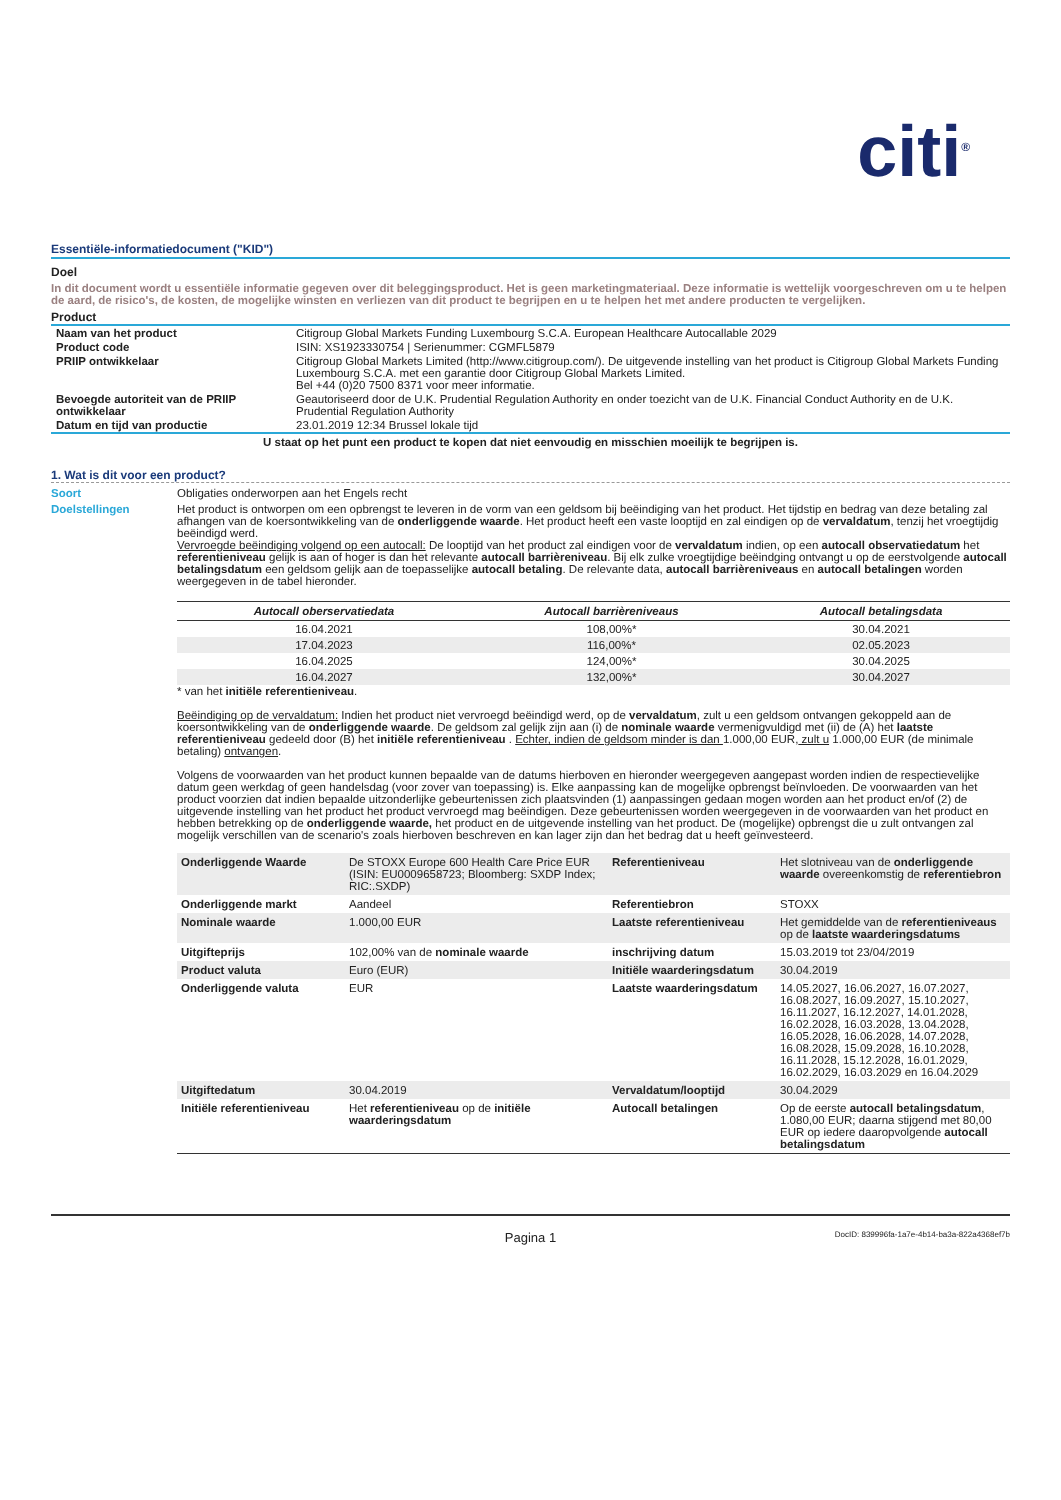citi<sup>®</sup>
Essentiële-informatiedocument ("KID")
Doel
In dit document wordt u essentiële informatie gegeven over dit beleggingsproduct. Het is geen marketingmateriaal. Deze informatie is wettelijk voorgeschreven om u te helpen de aard, de risico's, de kosten, de mogelijke winsten en verliezen van dit product te begrijpen en u te helpen het met andere producten te vergelijken.
Product
| Naam van het product | Citigroup Global Markets Funding Luxembourg S.C.A. European Healthcare Autocallable 2029 |
| Product code | ISIN: XS1923330754 / Serienummer: CGMFL5879 |
| PRIIP ontwikkelaar | Citigroup Global Markets Limited (http://www.citigroup.com/). De uitgevende instelling van het product is Citigroup Global Markets Funding Luxembourg S.C.A. met een garantie door Citigroup Global Markets Limited. Bel +44 (0)20 7500 8371 voor meer informatie. |
| Bevoegde autoriteit van de PRIIP ontwikkelaar | Geautoriseerd door de U.K. Prudential Regulation Authority en onder toezicht van de U.K. Financial Conduct Authority en de U.K. Prudential Regulation Authority |
| Datum en tijd van productie | 23.01.2019 12:34 Brussel lokale tijd |
U staat op het punt een product te kopen dat niet eenvoudig en misschien moeilijk te begrijpen is.
1. Wat is dit voor een product?
Soort Obligaties onderworpen aan het Engels recht
Doelstellingen Het product is ontworpen om een opbrengst te leveren in de vorm van een geldsom bij beëindiging van het product. Het tijdstip en bedrag van deze betaling zal afhangen van de koersontwikkeling van de onderliggende waarde. Het product heeft een vaste looptijd en zal eindigen op de vervaldatum, tenzij het vroegtijdig beëindigd werd.
Vervroegde beëindiging volgend op een autocall: De looptijd van het product zal eindigen voor de vervaldatum indien, op een autocall observatiedatum het referentieniveau gelijk is aan of hoger is dan het relevante autocall barrièreniveau. Bij elk zulke vroegtijdige beëindging ontvangt u op de eerstvolgende autocall betalingsdatum een geldsom gelijk aan de toepasselijke autocall betaling. De relevante data, autocall barrièreniveaus en autocall betalingen worden weergegeven in de tabel hieronder.
| Autocall oberservatiedata | Autocall barrièreniveaus | Autocall betalingsdata |
| --- | --- | --- |
| 16.04.2021 | 108,00%* | 30.04.2021 |
| 17.04.2023 | 116,00%* | 02.05.2023 |
| 16.04.2025 | 124,00%* | 30.04.2025 |
| 16.04.2027 | 132,00%* | 30.04.2027 |
* van het initiële referentieniveau.
Beëindiging op de vervaldatum: Indien het product niet vervroegd beëindigd werd, op de vervaldatum, zult u een geldsom ontvangen gekoppeld aan de koersontwikkeling van de onderliggende waarde. De geldsom zal gelijk zijn aan (i) de nominale waarde vermenigvuldigd met (ii) de (A) het laatste referentieniveau gedeeld door (B) het initiële referentieniveau . Echter, indien de geldsom minder is dan 1.000,00 EUR, zult u 1.000,00 EUR (de minimale betaling) ontvangen.
Volgens de voorwaarden van het product kunnen bepaalde van de datums hierboven en hieronder weergegeven aangepast worden indien de respectievelijke datum geen werkdag of geen handelsdag (voor zover van toepassing) is. Elke aanpassing kan de mogelijke opbrengst beïnvloeden. De voorwaarden van het product voorzien dat indien bepaalde uitzonderlijke gebeurtenissen zich plaatsvinden (1) aanpassingen gedaan mogen worden aan het product en/of (2) de uitgevende instelling van het product het product vervroegd mag beëindigen. Deze gebeurtenissen worden weergegeven in de voorwaarden van het product en hebben betrekking op de onderliggende waarde, het product en de uitgevende instelling van het product. De (mogelijke) opbrengst die u zult ontvangen zal mogelijk verschillen van de scenario's zoals hierboven beschreven en kan lager zijn dan het bedrag dat u heeft geïnvesteerd.
| Onderliggende Waarde | De STOXX Europe 600 Health Care Price EUR (ISIN: EU0009658723; Bloomberg: SXDP Index; RIC:.SXDP) | Referentieniveau | Het slotniveau van de onderliggende waarde overeenkomstig de referentiebron |
| Onderliggende markt | Aandeel | Referentiebron | STOXX |
| Nominale waarde | 1.000,00 EUR | Laatste referentieniveau | Het gemiddelde van de referentieniveaus op de laatste waarderingsdatums |
| Uitgifteprijs | 102,00% van de nominale waarde | inschrijving datum | 15.03.2019 tot 23/04/2019 |
| Product valuta | Euro (EUR) | Initiële waarderingsdatum | 30.04.2019 |
| Onderliggende valuta | EUR | Laatste waarderingsdatum | 14.05.2027, 16.06.2027, 16.07.2027, 16.08.2027, 16.09.2027, 15.10.2027, 16.11.2027, 16.12.2027, 14.01.2028, 16.02.2028, 16.03.2028, 13.04.2028, 16.05.2028, 16.06.2028, 14.07.2028, 16.08.2028, 15.09.2028, 16.10.2028, 16.11.2028, 15.12.2028, 16.01.2029, 16.02.2029, 16.03.2029 en 16.04.2029 |
| Uitgiftedatum | 30.04.2019 | Vervaldatum/looptijd | 30.04.2029 |
| Initiële referentieniveau | Het referentieniveau op de initiële waarderingsdatum | Autocall betalingen | Op de eerste autocall betalingsdatum , 1.080,00 EUR; daarna stijgend met 80,00 EUR op iedere daaropvolgende autocall betalingsdatum |
Pagina 1
DocID: 839996fa-1a7e-4b14-ba3a-822a4368ef7b